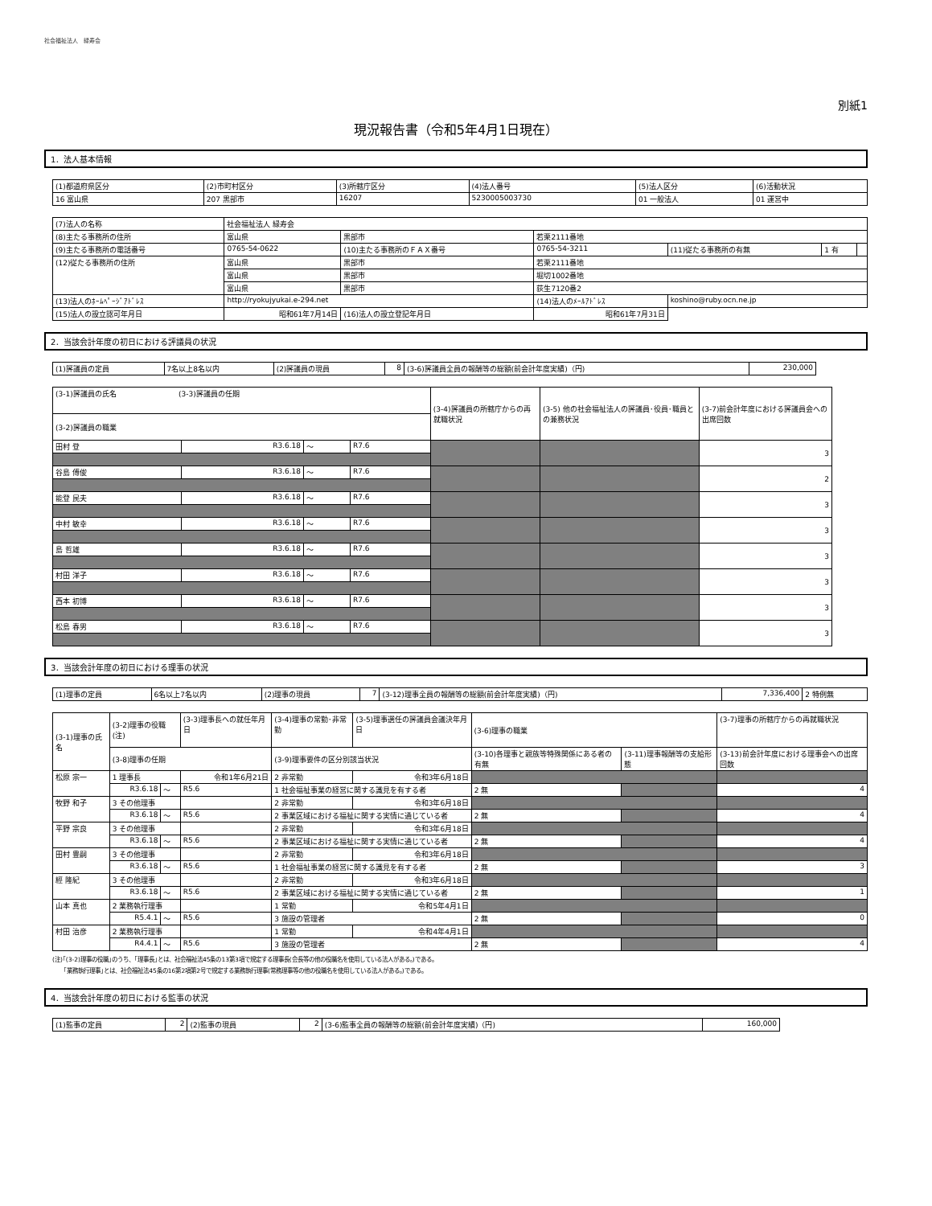社会福祉法人　緑寿会
別紙1
現況報告書（令和5年4月1日現在）
1．法人基本情報
| (1)都道府県区分 | (2)市町村区分 | (3)所轄庁区分 | (4)法人番号 | (5)法人区分 | (6)活動状況 |
| 16 富山県 | 207 黒部市 | 16207 | 5230005003730 | 01 一般法人 | 01 運営中 |
| (7)法人の名称 | 社会福祉法人 緑寿会 | | | | | |
| (8)主たる事務所の住所 | 富山県 | 黒部市 | 若栗2111番地 | | | |
| (9)主たる事務所の電話番号 | 0765-54-0622 | (10)主たる事務所のＦＡＸ番号 | 0765-54-3211 | (11)従たる事務所の有無 | 1 有 | |
| (12)従たる事務所の住所 | 富山県 | 黒部市 | 若栗2111番地 | | | |
| | 富山県 | 黒部市 | 堀切1002番地 | | | |
| | 富山県 | 黒部市 | 荻生7120番2 | | | |
| (13)法人のﾎｰﾑﾍﾟｰｼﾞｱﾄﾞﾚｽ | http://ryokujyukai.e-294.net | | (14)法人のﾒｰﾙｱﾄﾞﾚｽ | koshino@ruby.ocn.ne.jp | | |
| (15)法人の設立認可年月日 | 昭和61年7月14日 | (16)法人の設立登記年月日 | 昭和61年7月31日 | | | |
2．当該会計年度の初日における評議員の状況
| (1)評議員の定員 | 7名以上8名以内 | (2)評議員の現員 | 8 | (3-6)評議員全員の報酬等の総額(前会計年度実績)（円) | 230,000 |
| (3-1)評議員の氏名 (3-3)評議員の任期 | | | | (3-4)評議員の所轄庁からの再就職状況 | (3-5) 他の社会福祉法人の評議員･役員･職員との兼務状況 | (3-7)前会計年度における評議員会への出席回数 |
| (3-2)評議員の職業 | | | | | | |
| 田村 登 | R3.6.18 | ～ | R7.6 | | | 3 |
| 谷島 傅俊 | R3.6.18 | ～ | R7.6 | | | 2 |
| 能登 民夫 | R3.6.18 | ～ | R7.6 | | | 3 |
| 中村 敏幸 | R3.6.18 | ～ | R7.6 | | | 3 |
| 島 哲雄 | R3.6.18 | ～ | R7.6 | | | 3 |
| 村田 洋子 | R3.6.18 | ～ | R7.6 | | | 3 |
| 西本 初博 | R3.6.18 | ～ | R7.6 | | | 3 |
| 松島 春男 | R3.6.18 | ～ | R7.6 | | | 3 |
3．当該会計年度の初日における理事の状況
| (1)理事の定員 | 6名以上7名以内 | (2)理事の現員 | 7 | (3-12)理事全員の報酬等の総額(前会計年度実績)（円) | 7,336,400 | 2 特例無 |
| (3-1)理事の氏名 | (3-2)理事の役職(注) | | | (3-3)理事長への就任年月日 | (3-4)理事の常勤･非常勤 | (3-5)理事選任の評議員会議決年月日 | (3-6)理事の職業 | | | (3-7)理事の所轄庁からの再就職状況 |
| | (3-8)理事の任期 | | | | (3-9)理事要件の区分別該当状況 | | | (3-10)各理事と親族等特殊関係にある者の有無 | (3-11)理事報酬等の支給形態 | (3-13)前会計年度における理事会への出席回数 |
| 松原 宗一 | 1 理事長 | | | 令和1年6月21日 | 2 非常勤 | 令和3年6月18日 | | | | |
| | R3.6.18 | ～ | R5.6 | | 1 社会福祉事業の経営に関する識見を有する者 | | | 2 無 | | 4 |
| 牧野 和子 | 3 その他理事 | | | | 2 非常勤 | 令和3年6月18日 | | | | |
| | R3.6.18 | ～ | R5.6 | | 2 事業区域における福祉に関する実情に通じている者 | | | 2 無 | | 4 |
| 平野 宗良 | 3 その他理事 | | | | 2 非常勤 | 令和3年6月18日 | | | | |
| | R3.6.18 | ～ | R5.6 | | 2 事業区域における福祉に関する実情に通じている者 | | | 2 無 | | 4 |
| 田村 豊嗣 | 3 その他理事 | | | | 2 非常勤 | 令和3年6月18日 | | | | |
| | R3.6.18 | ～ | R5.6 | | 1 社会福祉事業の経営に関する識見を有する者 | | | 2 無 | | 3 |
| 經 隆紀 | 3 その他理事 | | | | 2 非常勤 | 令和3年6月18日 | | | | |
| | R3.6.18 | ～ | R5.6 | | 2 事業区域における福祉に関する実情に通じている者 | | | 2 無 | | 1 |
| 山本 真也 | 2 業務執行理事 | | | | 1 常勤 | 令和5年4月1日 | | | | |
| | R5.4.1 | ～ | R5.6 | | 3 施設の管理者 | | | 2 無 | | 0 |
| 村田 治彦 | 2 業務執行理事 | | | | 1 常勤 | 令和4年4月1日 | | | | |
| | R4.4.1 | ～ | R5.6 | | 3 施設の管理者 | | | 2 無 | | 4 |
(注)｢(3-2)理事の役職｣のうち、｢理事長｣とは、社会福祉法45条の13第3項で規定する理事長(会長等の他の役職名を使用している法人がある。)である。
｢業務執行理事｣とは、社会福祉法45条の16第2項第2号で規定する業務執行理事(常務理事等の他の役職名を使用している法人がある。)である。
4．当該会計年度の初日における監事の状況
| (1)監事の定員 | 2 | (2)監事の現員 | 2 | (3-6)監事全員の報酬等の総額(前会計年度実績)（円) | 160,000 |